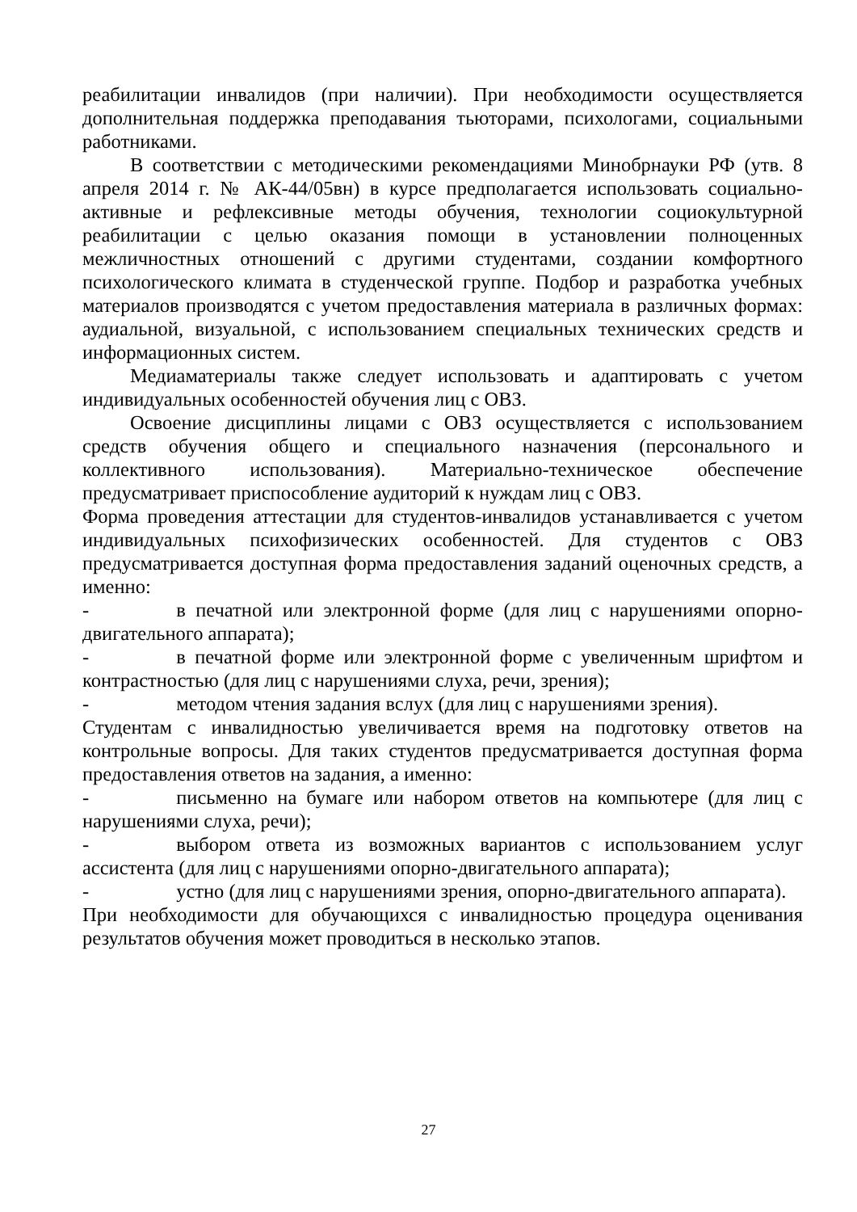реабилитации инвалидов (при наличии). При необходимости осуществляется дополнительная поддержка преподавания тьюторами, психологами, социальными работниками.
В соответствии с методическими рекомендациями Минобрнауки РФ (утв. 8 апреля 2014 г. № АК-44/05вн) в курсе предполагается использовать социально-активные и рефлексивные методы обучения, технологии социокультурной реабилитации с целью оказания помощи в установлении полноценных межличностных отношений с другими студентами, создании комфортного психологического климата в студенческой группе. Подбор и разработка учебных материалов производятся с учетом предоставления материала в различных формах: аудиальной, визуальной, с использованием специальных технических средств и информационных систем.
Медиаматериалы также следует использовать и адаптировать с учетом индивидуальных особенностей обучения лиц с ОВЗ.
Освоение дисциплины лицами с ОВЗ осуществляется с использованием средств обучения общего и специального назначения (персонального и коллективного использования). Материально-техническое обеспечение предусматривает приспособление аудиторий к нуждам лиц с ОВЗ.
Форма проведения аттестации для студентов-инвалидов устанавливается с учетом индивидуальных психофизических особенностей. Для студентов с ОВЗ предусматривается доступная форма предоставления заданий оценочных средств, а именно:
- в печатной или электронной форме (для лиц с нарушениями опорно-двигательного аппарата);
- в печатной форме или электронной форме с увеличенным шрифтом и контрастностью (для лиц с нарушениями слуха, речи, зрения);
- методом чтения задания вслух (для лиц с нарушениями зрения).
Студентам с инвалидностью увеличивается время на подготовку ответов на контрольные вопросы. Для таких студентов предусматривается доступная форма предоставления ответов на задания, а именно:
- письменно на бумаге или набором ответов на компьютере (для лиц с нарушениями слуха, речи);
- выбором ответа из возможных вариантов с использованием услуг ассистента (для лиц с нарушениями опорно-двигательного аппарата);
- устно (для лиц с нарушениями зрения, опорно-двигательного аппарата).
При необходимости для обучающихся с инвалидностью процедура оценивания результатов обучения может проводиться в несколько этапов.
27